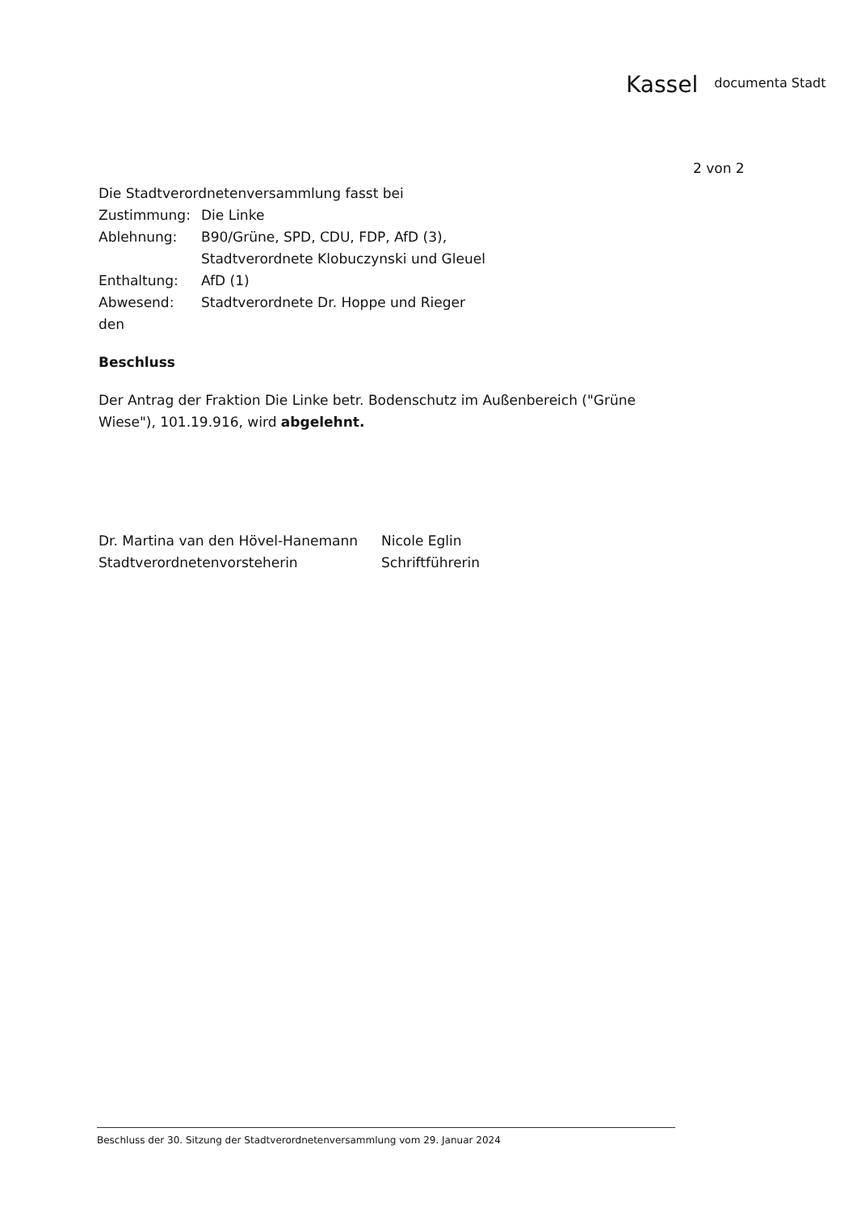Kassel documenta Stadt
2 von 2
Die Stadtverordnetenversammlung fasst bei
| Zustimmung: | Die Linke |
| Ablehnung: | B90/Grüne, SPD, CDU, FDP, AfD (3), Stadtverordnete Klobuczynski und Gleuel |
| Enthaltung: | AfD (1) |
| Abwesend: | Stadtverordnete Dr. Hoppe und Rieger |
den
Beschluss
Der Antrag der Fraktion Die Linke betr. Bodenschutz im Außenbereich ("Grüne Wiese"), 101.19.916, wird abgelehnt.
Dr. Martina van den Hövel-Hanemann
Stadtverordnetenvorsteherin
Nicole Eglin
Schriftführerin
Beschluss der 30. Sitzung der Stadtverordnetenversammlung vom 29. Januar 2024